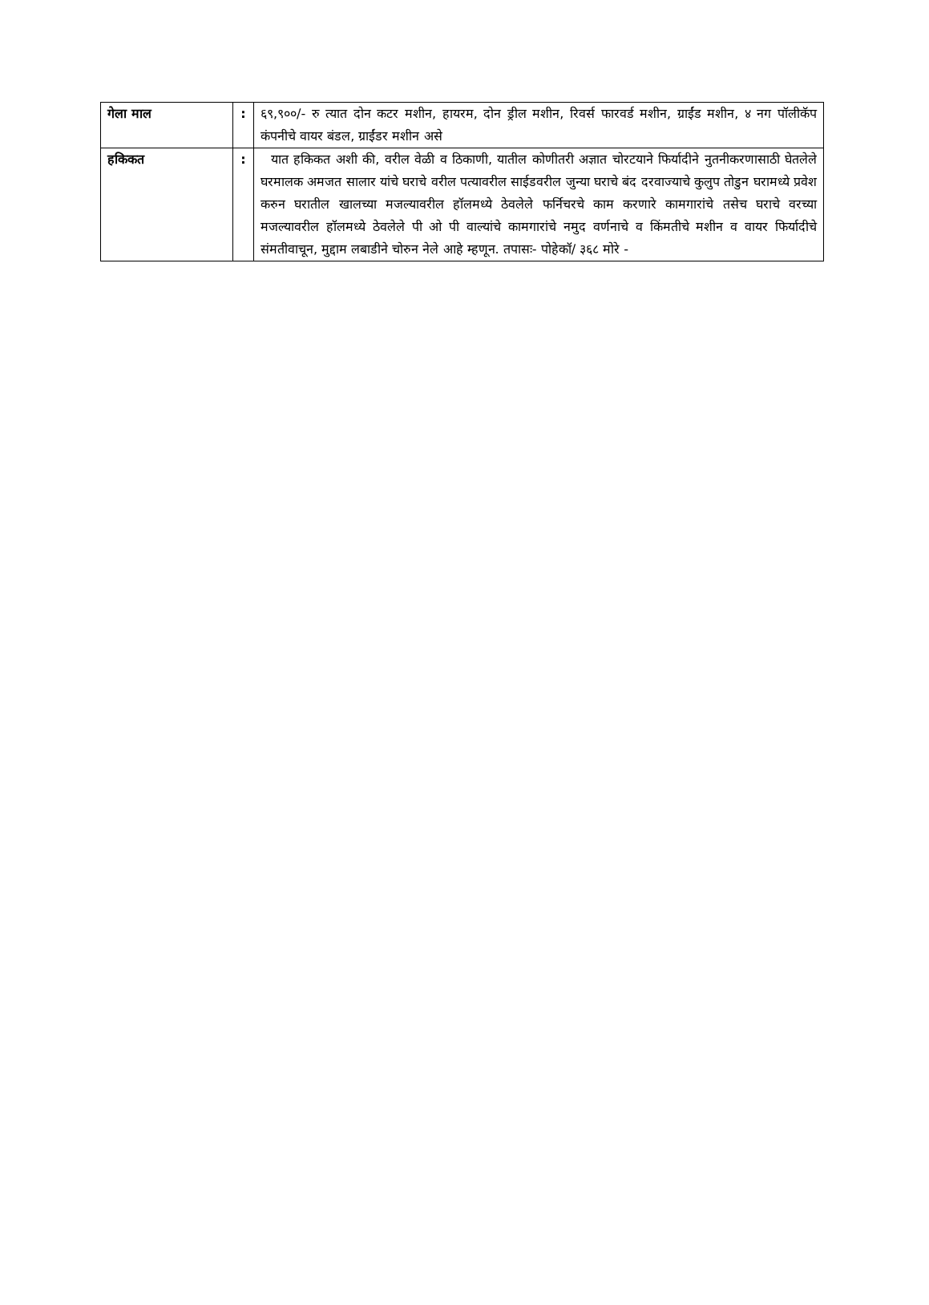| गेला माल | : | ६९,९००/- रु त्यात दोन कटर मशीन, हायरम, दोन ड्रील मशीन, रिवर्स फारवर्ड मशीन, ग्राईंड मशीन, ४ नग पॉलीकॅप कंपनीचे वायर बंडल, ग्राईंडर मशीन असे |
| हकिकत | : | यात हकिकत अशी की, वरील वेळी व ठिकाणी, यातील कोणीतरी अज्ञात चोरटयाने फिर्यादीने नुतनीकरणासाठी घेतलेले घरमालक अमजत सालार यांचे घराचे वरील पत्यावरील साईडवरील जुन्या घराचे बंद दरवाज्याचे कुलुप तोडुन घरामध्ये प्रवेश करुन घरातील खालच्या मजल्यावरील हॉलमध्ये ठेवलेले फर्निचरचे काम करणारे कामगारांचे तसेच घराचे वरच्या मजल्यावरील हॉलमध्ये ठेवलेले पी ओ पी वाल्यांचे कामगारांचे नमुद वर्णनाचे व किंमतीचे मशीन व वायर फिर्यादीचे संमतीवाचून, मुद्दाम लबाडीने चोरुन नेले आहे म्हणून. तपासः- पोहेकॉ/ ३६८ मोरे - |